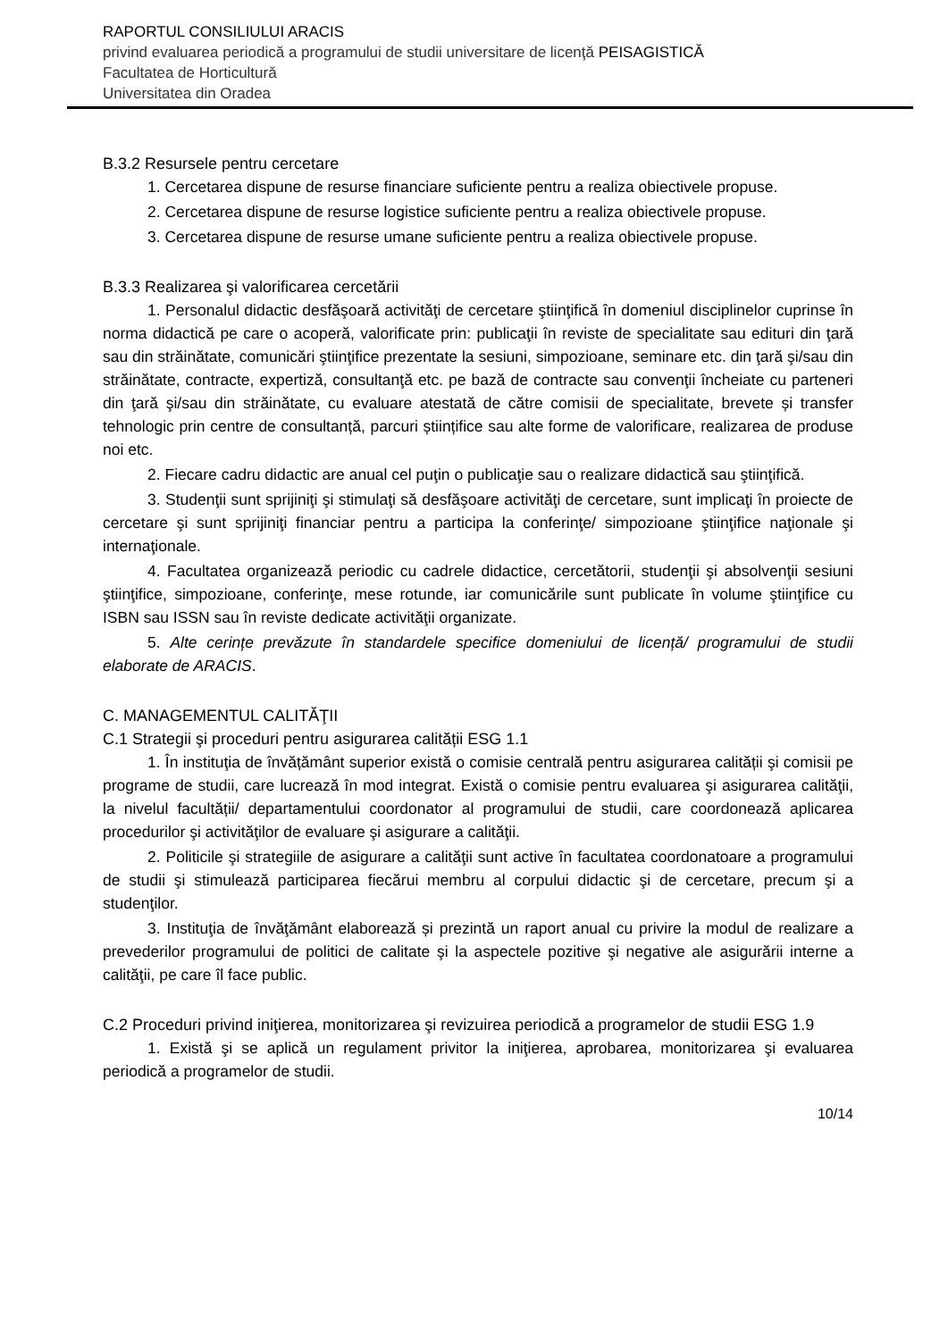RAPORTUL CONSILIULUI ARACIS
privind evaluarea periodică a programului de studii universitare de licenţă PEISAGISTICĂ
Facultatea de Horticultură
Universitatea din Oradea
B.3.2 Resursele pentru cercetare
1. Cercetarea dispune de resurse financiare suficiente pentru a realiza obiectivele propuse.
2. Cercetarea dispune de resurse logistice suficiente pentru a realiza obiectivele propuse.
3. Cercetarea dispune de resurse umane suficiente pentru a realiza obiectivele propuse.
B.3.3 Realizarea şi valorificarea cercetării
1. Personalul didactic desfăşoară activităţi de cercetare ştiinţifică în domeniul disciplinelor cuprinse în norma didactică pe care o acoperă, valorificate prin: publicaţii în reviste de specialitate sau edituri din ţară sau din străinătate, comunicări ştiinţifice prezentate la sesiuni, simpozioane, seminare etc. din ţară şi/sau din străinătate, contracte, expertiză, consultanţă etc. pe bază de contracte sau convenţii încheiate cu parteneri din ţară şi/sau din străinătate, cu evaluare atestată de către comisii de specialitate, brevete și transfer tehnologic prin centre de consultanță, parcuri științifice sau alte forme de valorificare, realizarea de produse noi etc.
2. Fiecare cadru didactic are anual cel puţin o publicaţie sau o realizare didactică sau ştiinţifică.
3. Studenţii sunt sprijiniţi şi stimulaţi să desfăşoare activităţi de cercetare, sunt implicaţi în proiecte de cercetare şi sunt sprijiniţi financiar pentru a participa la conferinţe/ simpozioane ştiinţifice naţionale şi internaţionale.
4. Facultatea organizează periodic cu cadrele didactice, cercetătorii, studenţii şi absolvenţii sesiuni ştiinţifice, simpozioane, conferinţe, mese rotunde, iar comunicările sunt publicate în volume ştiinţifice cu ISBN sau ISSN sau în reviste dedicate activităţii organizate.
5. Alte cerințe prevăzute în standardele specifice domeniului de licență/ programului de studii elaborate de ARACIS.
C. MANAGEMENTUL CALITĂŢII
C.1 Strategii şi proceduri pentru asigurarea calității ESG 1.1
1. În instituţia de învățământ superior există o comisie centrală pentru asigurarea calității şi comisii pe programe de studii, care lucrează în mod integrat. Există o comisie pentru evaluarea şi asigurarea calităţii, la nivelul facultății/ departamentului coordonator al programului de studii, care coordonează aplicarea procedurilor şi activităţilor de evaluare şi asigurare a calităţii.
2. Politicile şi strategiile de asigurare a calităţii sunt active în facultatea coordonatoare a programului de studii şi stimulează participarea fiecărui membru al corpului didactic şi de cercetare, precum şi a studenţilor.
3. Instituţia de învăţământ elaborează și prezintă un raport anual cu privire la modul de realizare a prevederilor programului de politici de calitate şi la aspectele pozitive şi negative ale asigurării interne a calităţii, pe care îl face public.
C.2 Proceduri privind iniţierea, monitorizarea şi revizuirea periodică a programelor de studii ESG 1.9
1. Există şi se aplică un regulament privitor la iniţierea, aprobarea, monitorizarea şi evaluarea periodică a programelor de studii.
10/14